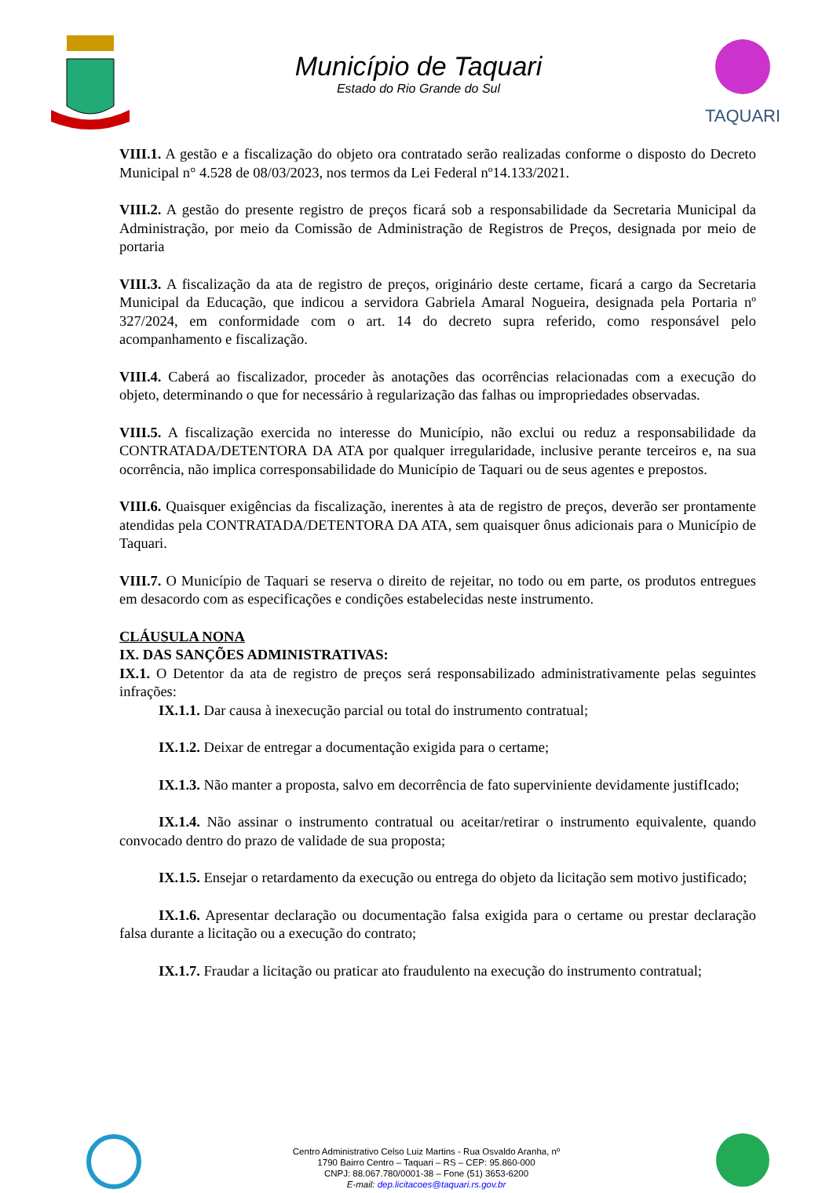Município de Taquari
Estado do Rio Grande do Sul
TAQUARI
VIII.1. A gestão e a fiscalização do objeto ora contratado serão realizadas conforme o disposto do Decreto Municipal n° 4.528 de 08/03/2023, nos termos da Lei Federal nº14.133/2021.
VIII.2. A gestão do presente registro de preços ficará sob a responsabilidade da Secretaria Municipal da Administração, por meio da Comissão de Administração de Registros de Preços, designada por meio de portaria
VIII.3. A fiscalização da ata de registro de preços, originário deste certame, ficará a cargo da Secretaria Municipal da Educação, que indicou a servidora Gabriela Amaral Nogueira, designada pela Portaria nº 327/2024, em conformidade com o art. 14 do decreto supra referido, como responsável pelo acompanhamento e fiscalização.
VIII.4. Caberá ao fiscalizador, proceder às anotações das ocorrências relacionadas com a execução do objeto, determinando o que for necessário à regularização das falhas ou impropriedades observadas.
VIII.5. A fiscalização exercida no interesse do Município, não exclui ou reduz a responsabilidade da CONTRATADA/DETENTORA DA ATA por qualquer irregularidade, inclusive perante terceiros e, na sua ocorrência, não implica corresponsabilidade do Município de Taquari ou de seus agentes e prepostos.
VIII.6. Quaisquer exigências da fiscalização, inerentes à ata de registro de preços, deverão ser prontamente atendidas pela CONTRATADA/DETENTORA DA ATA, sem quaisquer ônus adicionais para o Município de Taquari.
VIII.7. O Município de Taquari se reserva o direito de rejeitar, no todo ou em parte, os produtos entregues em desacordo com as especificações e condições estabelecidas neste instrumento.
CLÁUSULA NONA
IX. DAS SANÇÕES ADMINISTRATIVAS:
IX.1. O Detentor da ata de registro de preços será responsabilizado administrativamente pelas seguintes infrações:
IX.1.1. Dar causa à inexecução parcial ou total do instrumento contratual;
IX.1.2. Deixar de entregar a documentação exigida para o certame;
IX.1.3. Não manter a proposta, salvo em decorrência de fato superviniente devidamente justifIcado;
IX.1.4. Não assinar o instrumento contratual ou aceitar/retirar o instrumento equivalente, quando convocado dentro do prazo de validade de sua proposta;
IX.1.5. Ensejar o retardamento da execução ou entrega do objeto da licitação sem motivo justificado;
IX.1.6. Apresentar declaração ou documentação falsa exigida para o certame ou prestar declaração falsa durante a licitação ou a execução do contrato;
IX.1.7. Fraudar a licitação ou praticar ato fraudulento na execução do instrumento contratual;
Centro Administrativo Celso Luiz Martins - Rua Osvaldo Aranha, nº
1790 Bairro Centro – Taquari – RS – CEP: 95.860-000
CNPJ: 88.067.780/0001-38 – Fone (51) 3653-6200
E-mail: dep.licitacoes@taquari.rs.gov.br